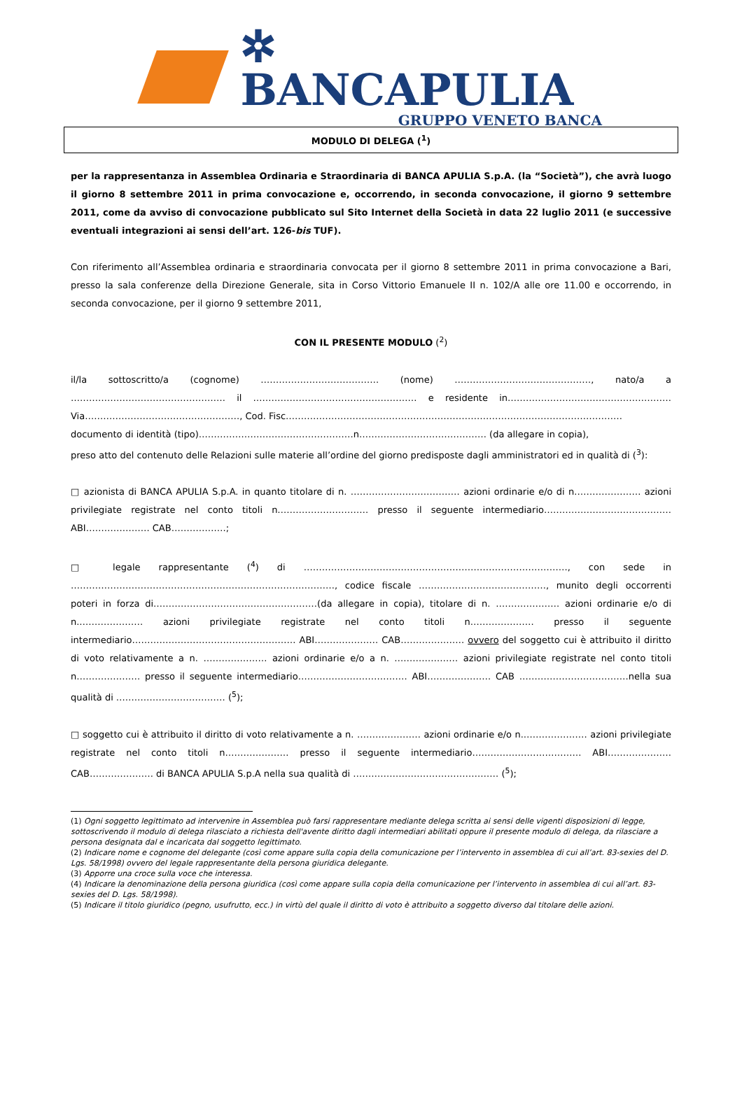✲ BANCAPULIA
GRUPPO VENETO BANCA
MODULO DI DELEGA (<sup>1</sup>)
per la rappresentanza in Assemblea Ordinaria e Straordinaria di BANCA APULIA S.p.A. (la “Società”), che avrà luogo il giorno 8 settembre 2011 in prima convocazione e, occorrendo, in seconda convocazione, il giorno 9 settembre 2011, come da avviso di convocazione pubblicato sul Sito Internet della Società in data 22 luglio 2011 (e successive eventuali integrazioni ai sensi dell’art. 126-bis TUF).
Con riferimento all’Assemblea ordinaria e straordinaria convocata per il giorno 8 settembre 2011 in prima convocazione a Bari, presso la sala conferenze della Direzione Generale, sita in Corso Vittorio Emanuele II n. 102/A alle ore 11.00 e occorrendo, in seconda convocazione, per il giorno 9 settembre 2011,
CON IL PRESENTE MODULO (<sup>2</sup>)
il/la sottoscritto/a (cognome) ………………………………… (nome) ………………………………………, nato/a a …………………………………………… il ……………………………………………… e residente in……………………………………………… Via……………………………………………, Cod. Fisc…………………………………………………………………………………………………
documento di identità (tipo)……………………………………………n…………………………………… (da allegare in copia),
preso atto del contenuto delle Relazioni sulle materie all’ordine del giorno predisposte dagli amministratori ed in qualità di (<sup>3</sup>):
□ azionista di BANCA APULIA S.p.A. in quanto titolare di n. ……………………………… azioni ordinarie e/o di n.………………… azioni privilegiate registrate nel conto titoli n………………………… presso il seguente intermediario…………………………………… ABI………………… CAB………………;
□ legale rappresentante (<sup>4</sup>) di ……………………………………………………………………………, con sede in ……………………………………………………………………………, codice fiscale ……………………………………, munito degli occorrenti poteri in forza di………………………………………………(da allegare in copia), titolare di n. ………………… azioni ordinarie e/o di n.………………… azioni privilegiate registrate nel conto titoli n………………… presso il seguente intermediario……………………………………………… ABI………………… CAB………………… ovvero del soggetto cui è attribuito il diritto di voto relativamente a n. ………………… azioni ordinarie e/o a n. ………………… azioni privilegiate registrate nel conto titoli n………………… presso il seguente intermediario……………………………… ABI………………… CAB ………………………………nella sua qualità di ……………………………… (<sup>5</sup>);
□ soggetto cui è attribuito il diritto di voto relativamente a n. ………………… azioni ordinarie e/o n.………………… azioni privilegiate registrate nel conto titoli n………………… presso il seguente intermediario……………………………… ABI………………… CAB………………… di BANCA APULIA S.p.A nella sua qualità di ………………………………………… (<sup>5</sup>);
(1) Ogni soggetto legittimato ad intervenire in Assemblea può farsi rappresentare mediante delega scritta ai sensi delle vigenti disposizioni di legge, sottoscrivendo il modulo di delega rilasciato a richiesta dell'avente diritto dagli intermediari abilitati oppure il presente modulo di delega, da rilasciare a persona designata dal e incaricata dal soggetto legittimato.
(2) Indicare nome e cognome del delegante (così come appare sulla copia della comunicazione per l’intervento in assemblea di cui all’art. 83-sexies del D. Lgs. 58/1998) ovvero del legale rappresentante della persona giuridica delegante.
(3) Apporre una croce sulla voce che interessa.
(4) Indicare la denominazione della persona giuridica (così come appare sulla copia della comunicazione per l’intervento in assemblea di cui all’art. 83-sexies del D. Lgs. 58/1998).
(5) Indicare il titolo giuridico (pegno, usufrutto, ecc.) in virtù del quale il diritto di voto è attribuito a soggetto diverso dal titolare delle azioni.